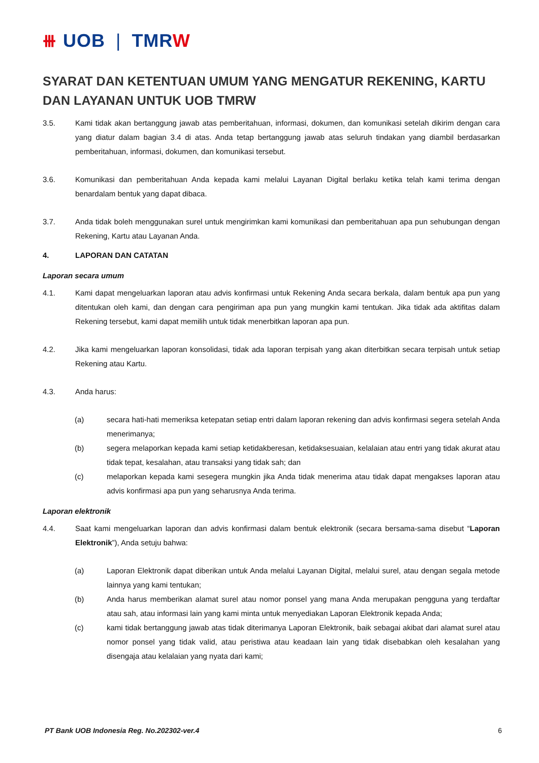⧻ UOB | TMRW
SYARAT DAN KETENTUAN UMUM YANG MENGATUR REKENING, KARTU DAN LAYANAN UNTUK UOB TMRW
3.5. Kami tidak akan bertanggung jawab atas pemberitahuan, informasi, dokumen, dan komunikasi setelah dikirim dengan cara yang diatur dalam bagian 3.4 di atas. Anda tetap bertanggung jawab atas seluruh tindakan yang diambil berdasarkan pemberitahuan, informasi, dokumen, dan komunikasi tersebut.
3.6. Komunikasi dan pemberitahuan Anda kepada kami melalui Layanan Digital berlaku ketika telah kami terima dengan benardalam bentuk yang dapat dibaca.
3.7. Anda tidak boleh menggunakan surel untuk mengirimkan kami komunikasi dan pemberitahuan apa pun sehubungan dengan Rekening, Kartu atau Layanan Anda.
4. LAPORAN DAN CATATAN
Laporan secara umum
4.1. Kami dapat mengeluarkan laporan atau advis konfirmasi untuk Rekening Anda secara berkala, dalam bentuk apa pun yang ditentukan oleh kami, dan dengan cara pengiriman apa pun yang mungkin kami tentukan. Jika tidak ada aktifitas dalam Rekening tersebut, kami dapat memilih untuk tidak menerbitkan laporan apa pun.
4.2. Jika kami mengeluarkan laporan konsolidasi, tidak ada laporan terpisah yang akan diterbitkan secara terpisah untuk setiap Rekening atau Kartu.
4.3. Anda harus:
(a) secara hati-hati memeriksa ketepatan setiap entri dalam laporan rekening dan advis konfirmasi segera setelah Anda menerimanya;
(b) segera melaporkan kepada kami setiap ketidakberesan, ketidaksesuaian, kelalaian atau entri yang tidak akurat atau tidak tepat, kesalahan, atau transaksi yang tidak sah; dan
(c) melaporkan kepada kami sesegera mungkin jika Anda tidak menerima atau tidak dapat mengakses laporan atau advis konfirmasi apa pun yang seharusnya Anda terima.
Laporan elektronik
4.4. Saat kami mengeluarkan laporan dan advis konfirmasi dalam bentuk elektronik (secara bersama-sama disebut “Laporan Elektronik”), Anda setuju bahwa:
(a) Laporan Elektronik dapat diberikan untuk Anda melalui Layanan Digital, melalui surel, atau dengan segala metode lainnya yang kami tentukan;
(b) Anda harus memberikan alamat surel atau nomor ponsel yang mana Anda merupakan pengguna yang terdaftar atau sah, atau informasi lain yang kami minta untuk menyediakan Laporan Elektronik kepada Anda;
(c) kami tidak bertanggung jawab atas tidak diterimanya Laporan Elektronik, baik sebagai akibat dari alamat surel atau nomor ponsel yang tidak valid, atau peristiwa atau keadaan lain yang tidak disebabkan oleh kesalahan yang disengaja atau kelalaian yang nyata dari kami;
PT Bank UOB Indonesia Reg. No.202302-ver.4 6